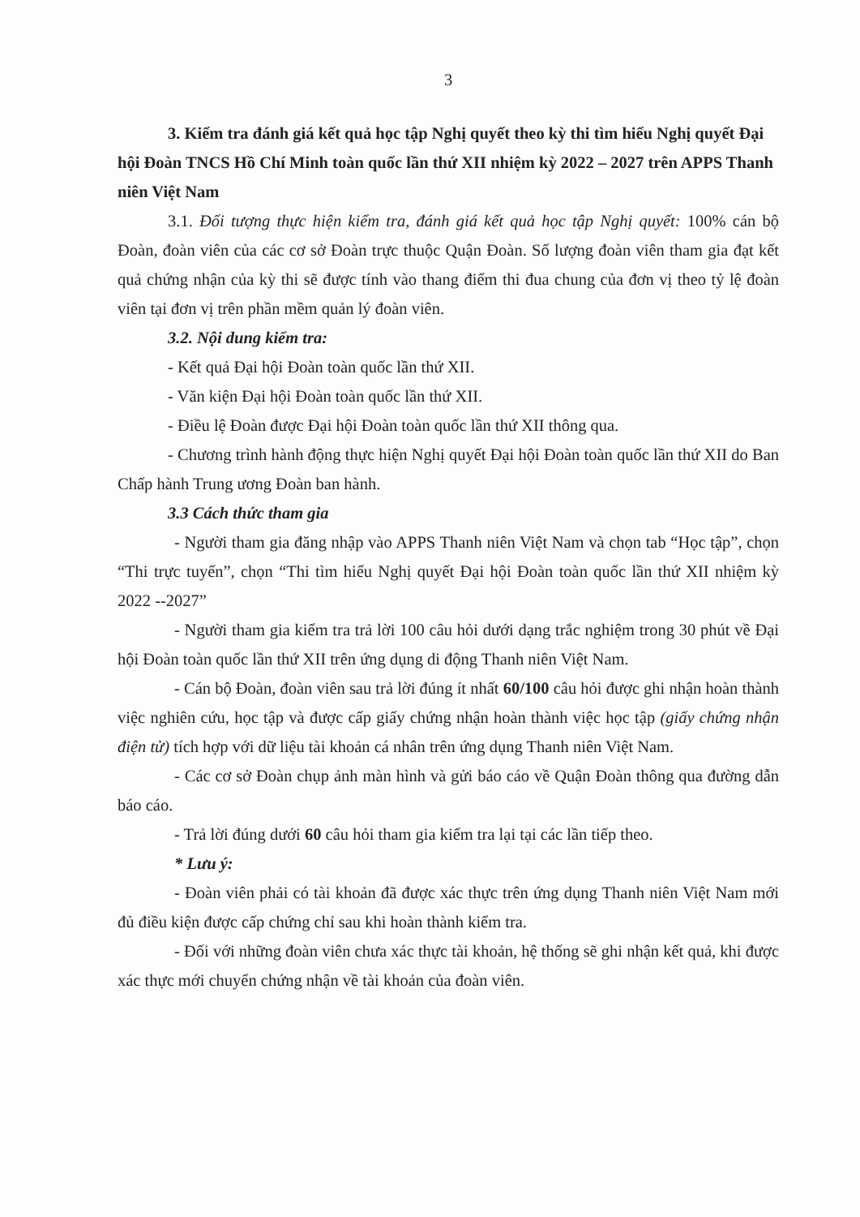3
3. Kiểm tra đánh giá kết quả học tập Nghị quyết theo kỳ thi tìm hiểu Nghị quyết Đại hội Đoàn TNCS Hồ Chí Minh toàn quốc lần thứ XII nhiệm kỳ 2022 – 2027 trên APPS Thanh niên Việt Nam
3.1. Đối tượng thực hiện kiểm tra, đánh giá kết quả học tập Nghị quyết: 100% cán bộ Đoàn, đoàn viên của các cơ sở Đoàn trực thuộc Quận Đoàn. Số lượng đoàn viên tham gia đạt kết quả chứng nhận của kỳ thi sẽ được tính vào thang điểm thi đua chung của đơn vị theo tỷ lệ đoàn viên tại đơn vị trên phần mềm quản lý đoàn viên.
3.2. Nội dung kiểm tra:
- Kết quả Đại hội Đoàn toàn quốc lần thứ XII.
- Văn kiện Đại hội Đoàn toàn quốc lần thứ XII.
- Điều lệ Đoàn được Đại hội Đoàn toàn quốc lần thứ XII thông qua.
- Chương trình hành động thực hiện Nghị quyết Đại hội Đoàn toàn quốc lần thứ XII do Ban Chấp hành Trung ương Đoàn ban hành.
3.3 Cách thức tham gia
- Người tham gia đăng nhập vào APPS Thanh niên Việt Nam và chọn tab “Học tập”, chọn “Thi trực tuyến”, chọn “Thi tìm hiểu Nghị quyết Đại hội Đoàn toàn quốc lần thứ XII nhiệm kỳ 2022 --2027”
- Người tham gia kiểm tra trả lời 100 câu hỏi dưới dạng trắc nghiệm trong 30 phút về Đại hội Đoàn toàn quốc lần thứ XII trên ứng dụng di động Thanh niên Việt Nam.
- Cán bộ Đoàn, đoàn viên sau trả lời đúng ít nhất 60/100 câu hỏi được ghi nhận hoàn thành việc nghiên cứu, học tập và được cấp giấy chứng nhận hoàn thành việc học tập (giấy chứng nhận điện tử) tích hợp với dữ liệu tài khoản cá nhân trên ứng dụng Thanh niên Việt Nam.
- Các cơ sở Đoàn chụp ảnh màn hình và gửi báo cáo về Quận Đoàn thông qua đường dẫn báo cáo.
- Trả lời đúng dưới 60 câu hỏi tham gia kiểm tra lại tại các lần tiếp theo.
* Lưu ý:
- Đoàn viên phải có tài khoản đã được xác thực trên ứng dụng Thanh niên Việt Nam mới đủ điều kiện được cấp chứng chỉ sau khi hoàn thành kiểm tra.
- Đối với những đoàn viên chưa xác thực tài khoản, hệ thống sẽ ghi nhận kết quả, khi được xác thực mới chuyển chứng nhận về tài khoản của đoàn viên.